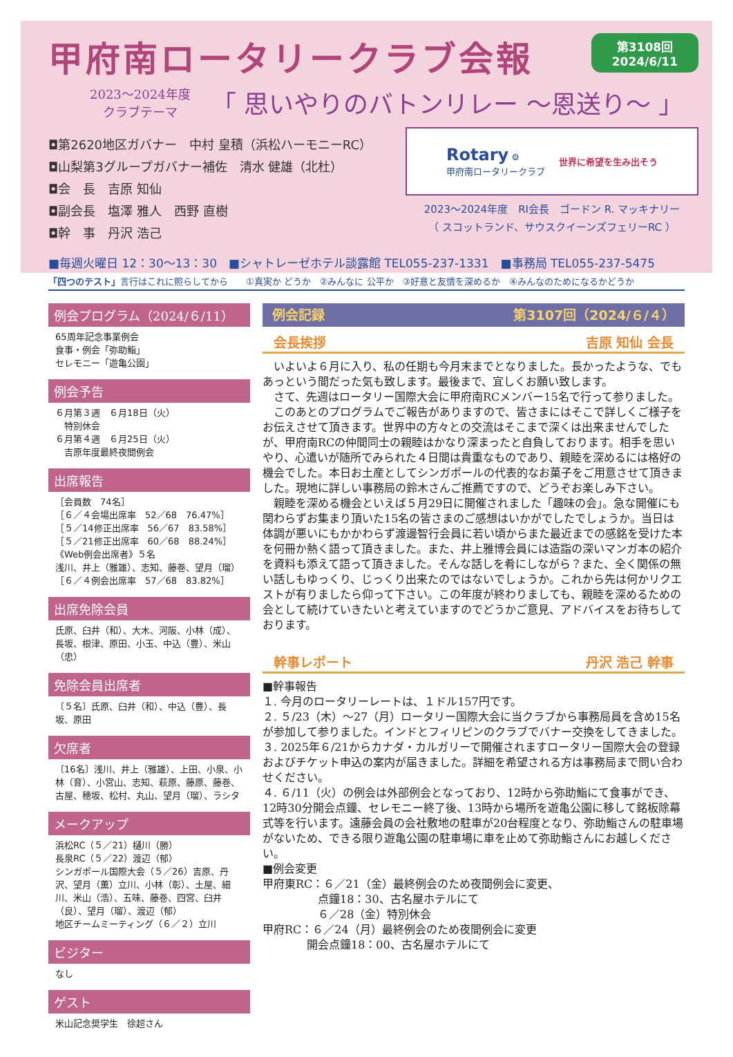甲府南ロータリークラブ会報
第3108回
2024/6/11
2023～2024年度
クラブテーマ
「 思いやりのバトンリレー ～恩送り～ 」
◘第2620地区ガバナー　中村 皇積（浜松ハーモニーRC）
◘山梨第3グループガバナー補佐　清水 健雄（北杜）
◘会　長　吉原 知仙
◘副会長　塩澤 雅人　西野 直樹
◘幹　事　丹沢 浩己
Rotary ⚙
甲府南ロータリークラブ
世界に希望を生み出そう
2023～2024年度　RI会長　ゴードン R. マッキナリー
（ スコットランド、サウスクイーンズフェリーRC ）
■毎週火曜日 12：30～13：30　■シャトレーゼホテル談露館 TEL055-237-1331　■事務局 TEL055-237-5475
「四つのテスト」言行はこれに照らしてから　　①真実か どうか　②みんなに 公平か　③好意と友情を深めるか　④みんなのためになるかどうか
例会プログラム（2024/６/11）
65周年記念事業例会
食事・例会「弥助鮨」
セレモニー「遊亀公園」
例会予告
６月第３週　６月18日（火）
　特別休会
６月第４週　６月25日（火）
　吉原年度最終夜間例会
出席報告
［会員数　74名］
［６／４会場出席率　52／68　76.47%］
［５／14修正出席率　56／67　83.58%］
［５／21修正出席率　60／68　88.24%］
《Web例会出席者》５名
浅川、井上（雅雄）、志知、藤巻、望月（瑠）
［６／４例会出席率　57／68　83.82%］
出席免除会員
氏原、臼井（和）、大木、河阪、小林（成）、長坂、根津、原田、小玉、中込（豊）、米山（忠）
免除会員出席者
〔５名〕氏原、臼井（和）、中込（豊）、長坂、原田
欠席者
〔16名〕浅川、井上（雅雄）、上田、小泉、小林（育）、小宮山、志知、萩原、藤原、藤巻、古屋、穂坂、松村、丸山、望月（瑠）、ラシタ
メークアップ
浜松RC（５／21）樋川（勝）
長泉RC（５／22）渡辺（郁）
シンガポール国際大会（５／26）吉原、丹沢、望月（薫）立川、小林（彰）、土屋、細川、米山（浩）、五味、藤巻、四宮、臼井（良）、望月（瑠）、渡辺（郁）
地区チームミーティング（６／２）立川
ビジター
なし
ゲスト
米山記念奨学生　徐超さん
例会記録 第3107回（2024/６/４）
会長挨拶 吉原 知仙 会長
　いよいよ６月に入り、私の任期も今月末までとなりました。長かったような、でもあっという間だった気も致します。最後まで、宜しくお願い致します。
　さて、先週はロータリー国際大会に甲府南RCメンバー15名で行って参りました。
　このあとのプログラムでご報告がありますので、皆さまにはそこで詳しくご様子をお伝えさせて頂きます。世界中の方々との交流はそこまで深くは出来ませんでしたが、甲府南RCの仲間同士の親睦はかなり深まったと自負しております。相手を思いやり、心遣いが随所でみられた４日間は貴重なものであり、親睦を深めるには格好の機会でした。本日お土産としてシンガポールの代表的なお菓子をご用意させて頂きました。現地に詳しい事務局の鈴木さんご推薦ですので、どうぞお楽しみ下さい。
　親睦を深める機会といえば５月29日に開催されました「趣味の会」。急な開催にも関わらずお集まり頂いた15名の皆さまのご感想はいかがでしたでしょうか。当日は体調が悪いにもかかわらず渡邊智行会員に若い頃からまた最近までの感銘を受けた本を何冊か熱く語って頂きました。また、井上雅博会員には造詣の深いマンガ本の紹介を資料も添えて語って頂きました。そんな話しを肴にしながら？また、全く関係の無い話しもゆっくり、じっくり出来たのではないでしょうか。これから先は何かリクエストが有りましたら仰って下さい。この年度が終わりましても、親睦を深めるための会として続けていきたいと考えていますのでどうかご意見、アドバイスをお待ちしております。
幹事レポート 丹沢 浩己 幹事
■幹事報告
１. 今月のロータリーレートは、１ドル157円です。
２. ５/23（木）～27（月）ロータリー国際大会に当クラブから事務局員を含め15名が参加して参りました。インドとフィリピンのクラブでバナー交換をしてきました。
３. 2025年６/21からカナダ・カルガリーで開催されますロータリー国際大会の登録およびチケット申込の案内が届きました。詳細を希望される方は事務局まで問い合わせください。
４. ６/11（火）の例会は外部例会となっており、12時から弥助鮨にて食事ができ、12時30分開会点鐘、セレモニー終了後、13時から場所を遊亀公園に移して銘板除幕式等を行います。遠藤会員の会社敷地の駐車が20台程度となり、弥助鮨さんの駐車場がないため、できる限り遊亀公園の駐車場に車を止めて弥助鮨さんにお越しください。
■例会変更
甲府東RC：６／21（金）最終例会のため夜間例会に変更、
　　　　　点鐘18：30、古名屋ホテルにて
　　　　　６／28（金）特別休会
甲府RC：６／24（月）最終例会のため夜間例会に変更
　　　　開会点鐘18：00、古名屋ホテルにて